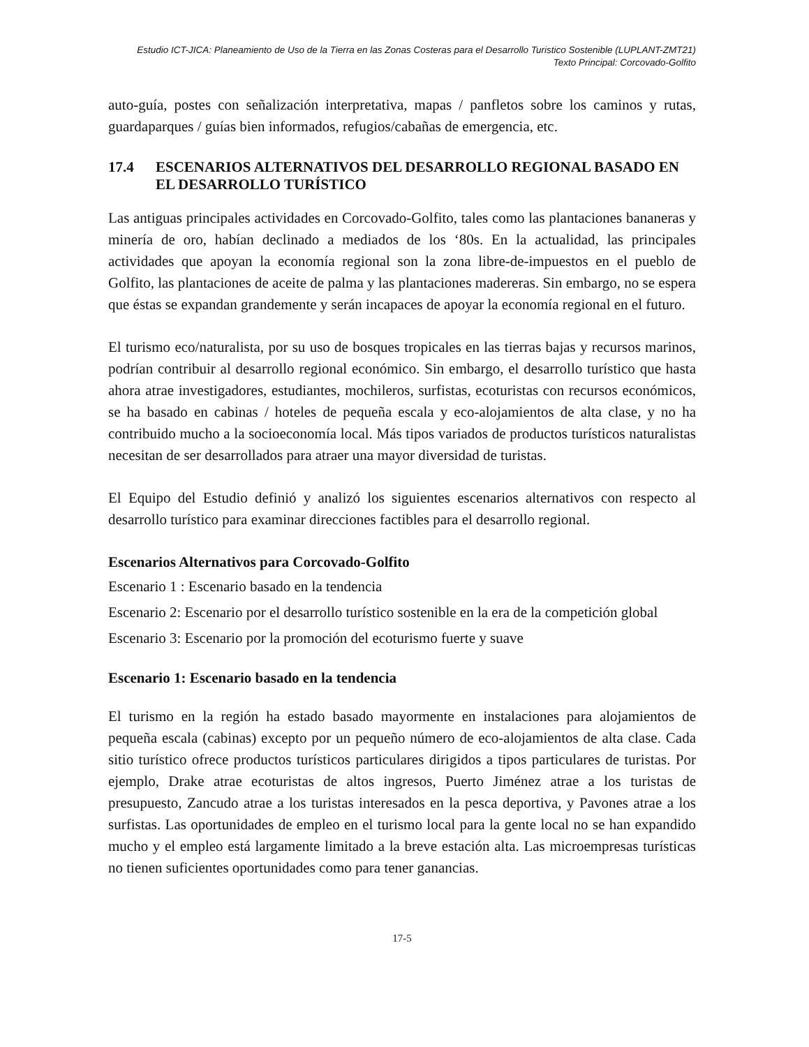Estudio ICT-JICA: Planeamiento de Uso de la Tierra en las Zonas Costeras para el Desarrollo Turistico Sostenible (LUPLANT-ZMT21)
Texto Principal: Corcovado-Golfito
auto-guía, postes con señalización interpretativa, mapas / panfletos sobre los caminos y rutas, guardaparques / guías bien informados, refugios/cabañas de emergencia, etc.
17.4 ESCENARIOS ALTERNATIVOS DEL DESARROLLO REGIONAL BASADO EN EL DESARROLLO TURÍSTICO
Las antiguas principales actividades en Corcovado-Golfito, tales como las plantaciones bananeras y minería de oro, habían declinado a mediados de los ‘80s. En la actualidad, las principales actividades que apoyan la economía regional son la zona libre-de-impuestos en el pueblo de Golfito, las plantaciones de aceite de palma y las plantaciones madereras. Sin embargo, no se espera que éstas se expandan grandemente y serán incapaces de apoyar la economía regional en el futuro.
El turismo eco/naturalista, por su uso de bosques tropicales en las tierras bajas y recursos marinos, podrían contribuir al desarrollo regional económico. Sin embargo, el desarrollo turístico que hasta ahora atrae investigadores, estudiantes, mochileros, surfistas, ecoturistas con recursos económicos, se ha basado en cabinas / hoteles de pequeña escala y eco-alojamientos de alta clase, y no ha contribuido mucho a la socioeconomía local. Más tipos variados de productos turísticos naturalistas necesitan de ser desarrollados para atraer una mayor diversidad de turistas.
El Equipo del Estudio definió y analizó los siguientes escenarios alternativos con respecto al desarrollo turístico para examinar direcciones factibles para el desarrollo regional.
Escenarios Alternativos para Corcovado-Golfito
Escenario 1 : Escenario basado en la tendencia
Escenario 2: Escenario por el desarrollo turístico sostenible en la era de la competición global
Escenario 3: Escenario por la promoción del ecoturismo fuerte y suave
Escenario 1: Escenario basado en la tendencia
El turismo en la región ha estado basado mayormente en instalaciones para alojamientos de pequeña escala (cabinas) excepto por un pequeño número de eco-alojamientos de alta clase. Cada sitio turístico ofrece productos turísticos particulares dirigidos a tipos particulares de turistas. Por ejemplo, Drake atrae ecoturistas de altos ingresos, Puerto Jiménez atrae a los turistas de presupuesto, Zancudo atrae a los turistas interesados en la pesca deportiva, y Pavones atrae a los surfistas. Las oportunidades de empleo en el turismo local para la gente local no se han expandido mucho y el empleo está largamente limitado a la breve estación alta. Las microempresas turísticas no tienen suficientes oportunidades como para tener ganancias.
17-5